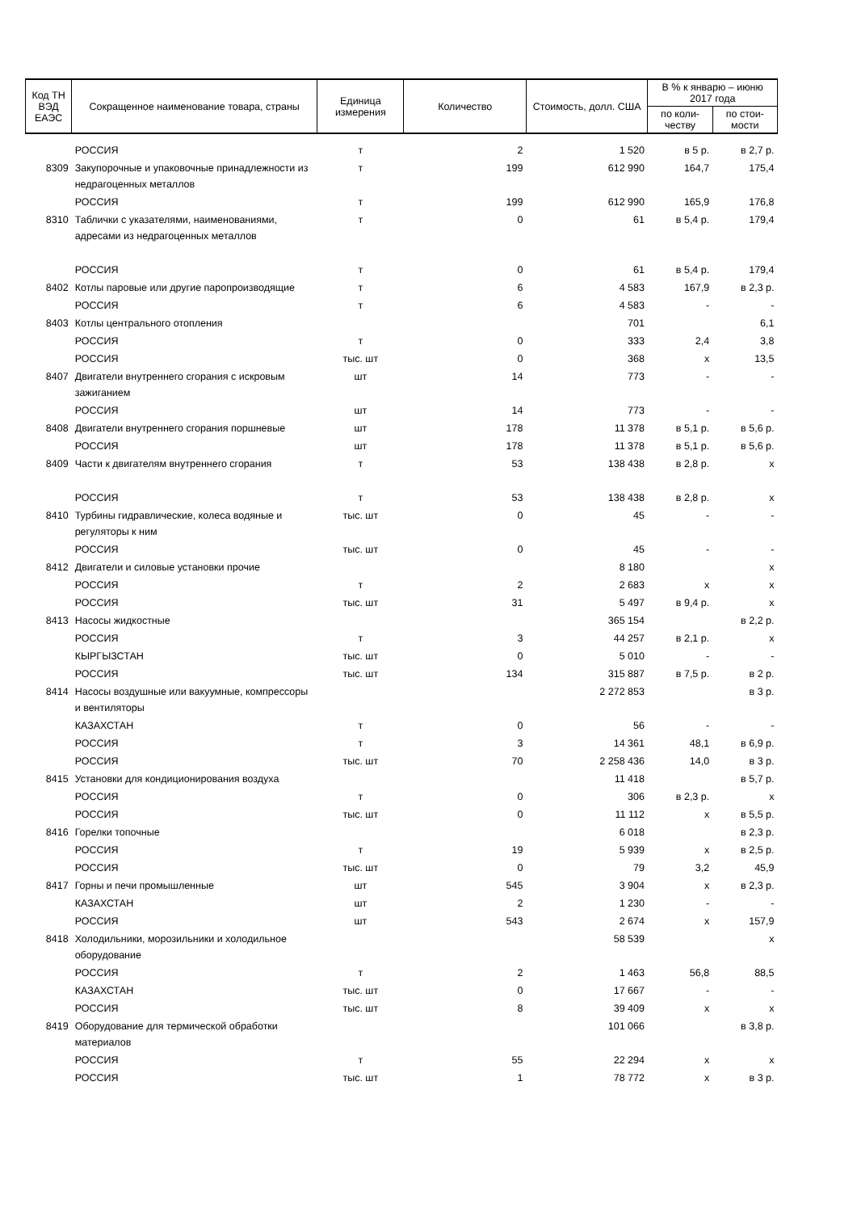| Код ТН ВЭД ЕАЭС | Сокращенное наименование товара, страны | Единица измерения | Количество | Стоимость, долл. США | В % к январю – июню 2017 года | |
| --- | --- | --- | --- | --- | --- | --- |
| | | | | | по коли-честву | по стои-мости |
| | РОССИЯ | т | 2 | 1 520 | в 5 р. | в 2,7 р. |
| 8309 | Закупорочные и упаковочные принадлежности из недрагоценных металлов | т | 199 | 612 990 | 164,7 | 175,4 |
| | РОССИЯ | т | 199 | 612 990 | 165,9 | 176,8 |
| 8310 | Таблички с указателями, наименованиями, адресами из недрагоценных металлов | т | 0 | 61 | в 5,4 р. | 179,4 |
| | РОССИЯ | т | 0 | 61 | в 5,4 р. | 179,4 |
| 8402 | Котлы паровые или другие паропроизводящие | т | 6 | 4 583 | 167,9 | в 2,3 р. |
| | РОССИЯ | т | 6 | 4 583 | - | - |
| 8403 | Котлы центрального отопления | | | 701 | | 6,1 |
| | РОССИЯ | т | 0 | 333 | 2,4 | 3,8 |
| | РОССИЯ | тыс. шт | 0 | 368 | x | 13,5 |
| 8407 | Двигатели внутреннего сгорания с искровым зажиганием | шт | 14 | 773 | - | - |
| | РОССИЯ | шт | 14 | 773 | - | - |
| 8408 | Двигатели внутреннего сгорания поршневые | шт | 178 | 11 378 | в 5,1 р. | в 5,6 р. |
| | РОССИЯ | шт | 178 | 11 378 | в 5,1 р. | в 5,6 р. |
| 8409 | Части к двигателям внутреннего сгорания | т | 53 | 138 438 | в 2,8 р. | x |
| | РОССИЯ | т | 53 | 138 438 | в 2,8 р. | x |
| 8410 | Турбины гидравлические, колеса водяные и регуляторы к ним | тыс. шт | 0 | 45 | - | - |
| | РОССИЯ | тыс. шт | 0 | 45 | - | - |
| 8412 | Двигатели и силовые установки прочие | | | 8 180 | | x |
| | РОССИЯ | т | 2 | 2 683 | x | x |
| | РОССИЯ | тыс. шт | 31 | 5 497 | в 9,4 р. | x |
| 8413 | Насосы жидкостные | | | 365 154 | | в 2,2 р. |
| | РОССИЯ | т | 3 | 44 257 | в 2,1 р. | x |
| | КЫРГЫЗСТАН | тыс. шт | 0 | 5 010 | - | - |
| | РОССИЯ | тыс. шт | 134 | 315 887 | в 7,5 р. | в 2 р. |
| 8414 | Насосы воздушные или вакуумные, компрессоры и вентиляторы | | | 2 272 853 | | в 3 р. |
| | КАЗАХСТАН | т | 0 | 56 | - | - |
| | РОССИЯ | т | 3 | 14 361 | 48,1 | в 6,9 р. |
| | РОССИЯ | тыс. шт | 70 | 2 258 436 | 14,0 | в 3 р. |
| 8415 | Установки для кондиционирования воздуха | | | 11 418 | | в 5,7 р. |
| | РОССИЯ | т | 0 | 306 | в 2,3 р. | x |
| | РОССИЯ | тыс. шт | 0 | 11 112 | x | в 5,5 р. |
| 8416 | Горелки топочные | | | 6 018 | | в 2,3 р. |
| | РОССИЯ | т | 19 | 5 939 | x | в 2,5 р. |
| | РОССИЯ | тыс. шт | 0 | 79 | 3,2 | 45,9 |
| 8417 | Горны и печи промышленные | шт | 545 | 3 904 | x | в 2,3 р. |
| | КАЗАХСТАН | шт | 2 | 1 230 | - | - |
| | РОССИЯ | шт | 543 | 2 674 | x | 157,9 |
| 8418 | Холодильники, морозильники и холодильное оборудование | | | 58 539 | | x |
| | РОССИЯ | т | 2 | 1 463 | 56,8 | 88,5 |
| | КАЗАХСТАН | тыс. шт | 0 | 17 667 | - | - |
| | РОССИЯ | тыс. шт | 8 | 39 409 | x | x |
| 8419 | Оборудование для термической обработки материалов | | | 101 066 | | в 3,8 р. |
| | РОССИЯ | т | 55 | 22 294 | x | x |
| | РОССИЯ | тыс. шт | 1 | 78 772 | x | в 3 р. |